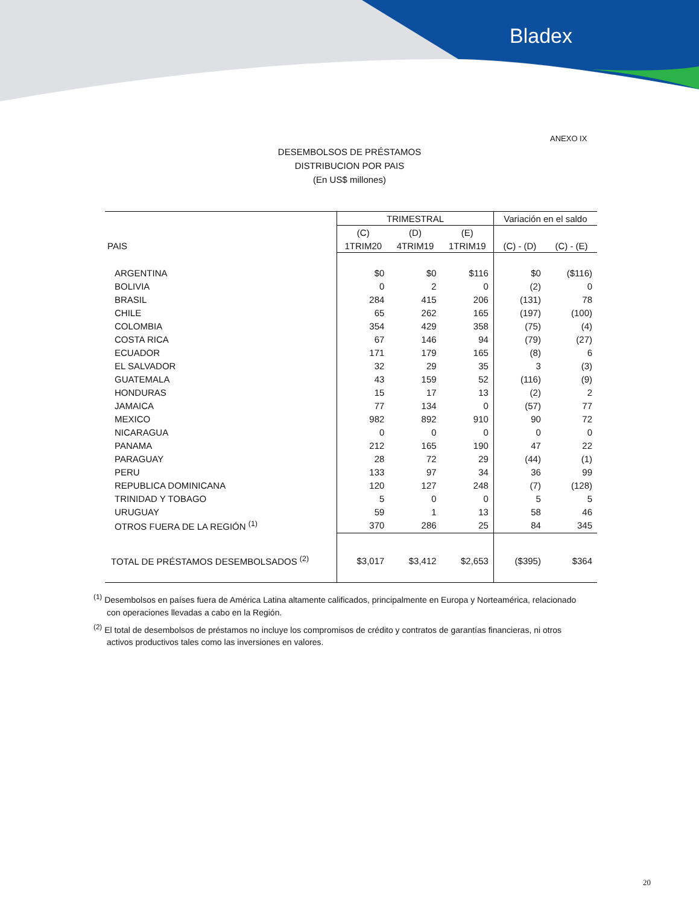Bladex
ANEXO IX
DESEMBOLSOS DE PRÉSTAMOS
DISTRIBUCION POR PAIS
(En US$ millones)
| | TRIMESTRAL | | | Variación en el saldo | |
| | (C) | (D) | (E) | | |
| PAIS | 1TRIM20 | 4TRIM19 | 1TRIM19 | (C) - (D) | (C) - (E) |
| ARGENTINA | $0 | $0 | $116 | $0 | ($116) |
| BOLIVIA | 0 | 2 | 0 | (2) | 0 |
| BRASIL | 284 | 415 | 206 | (131) | 78 |
| CHILE | 65 | 262 | 165 | (197) | (100) |
| COLOMBIA | 354 | 429 | 358 | (75) | (4) |
| COSTA RICA | 67 | 146 | 94 | (79) | (27) |
| ECUADOR | 171 | 179 | 165 | (8) | 6 |
| EL SALVADOR | 32 | 29 | 35 | 3 | (3) |
| GUATEMALA | 43 | 159 | 52 | (116) | (9) |
| HONDURAS | 15 | 17 | 13 | (2) | 2 |
| JAMAICA | 77 | 134 | 0 | (57) | 77 |
| MEXICO | 982 | 892 | 910 | 90 | 72 |
| NICARAGUA | 0 | 0 | 0 | 0 | 0 |
| PANAMA | 212 | 165 | 190 | 47 | 22 |
| PARAGUAY | 28 | 72 | 29 | (44) | (1) |
| PERU | 133 | 97 | 34 | 36 | 99 |
| REPUBLICA DOMINICANA | 120 | 127 | 248 | (7) | (128) |
| TRINIDAD Y TOBAGO | 5 | 0 | 0 | 5 | 5 |
| URUGUAY | 59 | 1 | 13 | 58 | 46 |
| OTROS FUERA DE LA REGIÓN <sup>(1)</sup> | 370 | 286 | 25 | 84 | 345 |
| TOTAL DE PRÉSTAMOS DESEMBOLSADOS <sup>(2)</sup> | $3,017 | $3,412 | $2,653 | ($395) | $364 |
<sup>(1)</sup> Desembolsos en países fuera de América Latina altamente calificados, principalmente en Europa y Norteamérica, relacionado con operaciones llevadas a cabo en la Región.
<sup>(2)</sup> El total de desembolsos de préstamos no incluye los compromisos de crédito y contratos de garantías financieras, ni otros activos productivos tales como las inversiones en valores.
20